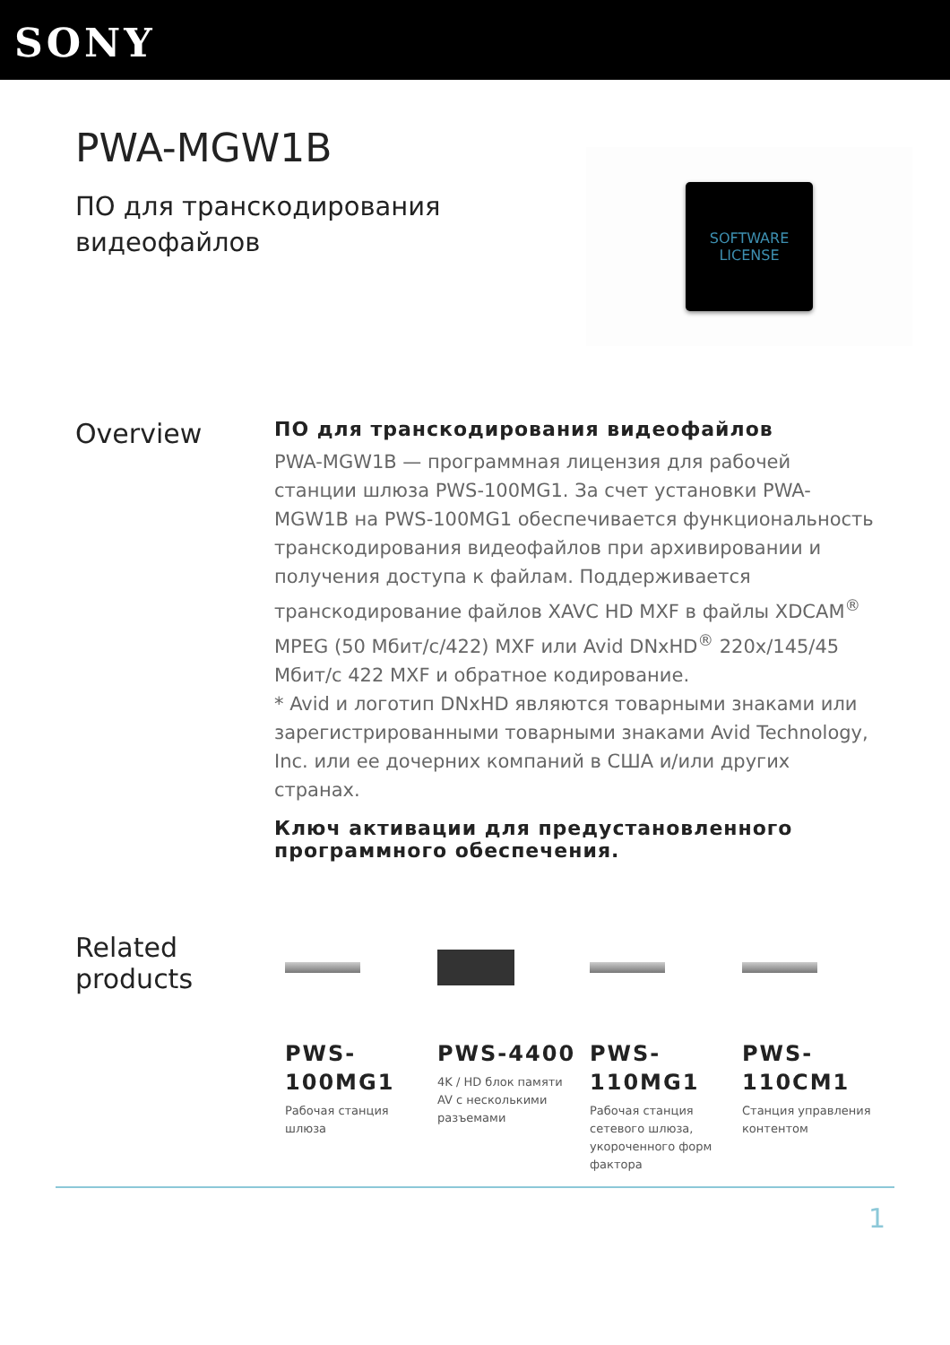SONY
PWA-MGW1B
ПО для транскодирования видеофайлов
SOFTWARE
LICENSE
Overview
ПО для транскодирования видеофайлов
PWA-MGW1B — программная лицензия для рабочей станции шлюза PWS-100MG1. За счет установки PWA-MGW1B на PWS-100MG1 обеспечивается функциональность транскодирования видеофайлов при архивировании и получения доступа к файлам. Поддерживается транскодирование файлов XAVC HD MXF в файлы XDCAM<sup>®</sup> MPEG (50 Мбит/с/422) MXF или Avid DNxHD<sup>®</sup> 220x/145/45 Мбит/с 422 MXF и обратное кодирование.
* Avid и логотип DNxHD являются товарными знаками или зарегистрированными товарными знаками Avid Technology, Inc. или ее дочерних компаний в США и/или других странах.
Ключ активации для предустановленного программного обеспечения.
Related products
PWS-100MG1
Рабочая станция шлюза
PWS-4400
4K / HD блок памяти AV с несколькими разъемами
PWS-110MG1
Рабочая станция сетевого шлюза, укороченного форм фактора
PWS-110CM1
Станция управления контентом
1